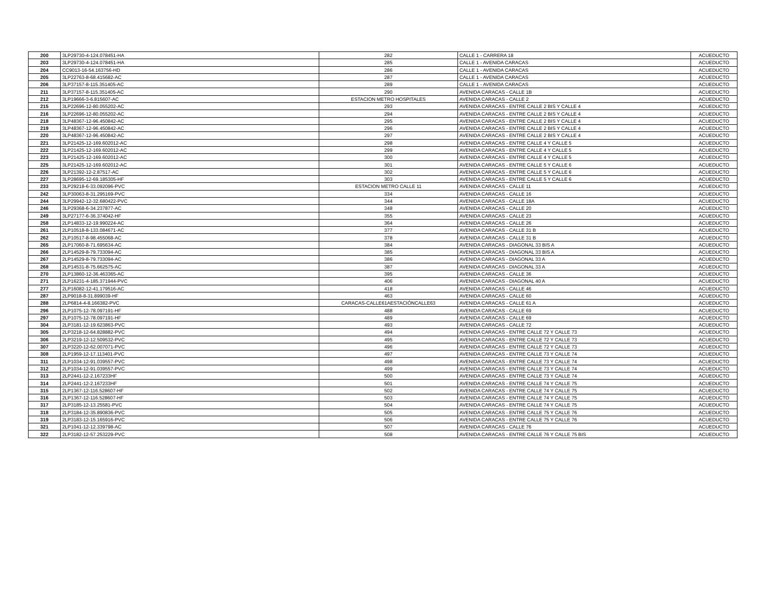| 200 | 3LP29730-4-124.078451-HA | 282 | CALLE 1 - CARRERA 18 | ACUEDUCTO |
| 203 | 3LP29730-4-124.078451-HA | 285 | CALLE 1 - AVENIDA CARACAS | ACUEDUCTO |
| 204 | CC9013-16-54.163756-HD | 286 | CALLE 1 - AVENIDA CARACAS | ACUEDUCTO |
| 205 | 3LP22763-8-68.415682-AC | 287 | CALLE 1 - AVENIDA CARACAS | ACUEDUCTO |
| 206 | 3LP37157-8-115.351405-AC | 289 | CALLE 1 - AVENIDA CARACAS | ACUEDUCTO |
| 211 | 3LP37157-8-115.351405-AC | 290 | AVENIDA CARACAS - CALLE 1B | ACUEDUCTO |
| 212 | 3LP19666-3-6.815607-AC | ESTACION METRO HOSPITALES | AVENIDA CARACAS - CALLE 2 | ACUEDUCTO |
| 215 | 3LP22696-12-80.055202-AC | 293 | AVENIDA CARACAS - ENTRE CALLE 2 BIS Y CALLE 4 | ACUEDUCTO |
| 216 | 3LP22696-12-80.055202-AC | 294 | AVENIDA CARACAS - ENTRE CALLE 2 BIS Y CALLE 4 | ACUEDUCTO |
| 218 | 3LP48367-12-96.450842-AC | 295 | AVENIDA CARACAS - ENTRE CALLE 2 BIS Y CALLE 4 | ACUEDUCTO |
| 219 | 3LP48367-12-96.450842-AC | 296 | AVENIDA CARACAS - ENTRE CALLE 2 BIS Y CALLE 4 | ACUEDUCTO |
| 220 | 3LP48367-12-96.450842-AC | 297 | AVENIDA CARACAS - ENTRE CALLE 2 BIS Y CALLE 4 | ACUEDUCTO |
| 221 | 3LP21425-12-169.602012-AC | 298 | AVENIDA CARACAS - ENTRE CALLE 4 Y CALLE 5 | ACUEDUCTO |
| 222 | 3LP21425-12-169.602012-AC | 299 | AVENIDA CARACAS - ENTRE CALLE 4 Y CALLE 5 | ACUEDUCTO |
| 223 | 3LP21425-12-169.602012-AC | 300 | AVENIDA CARACAS - ENTRE CALLE 4 Y CALLE 5 | ACUEDUCTO |
| 225 | 3LP21425-12-169.602012-AC | 301 | AVENIDA CARACAS - ENTRE CALLE 5 Y CALLE 6 | ACUEDUCTO |
| 226 | 3LP21392-12-2.87517-AC | 302 | AVENIDA CARACAS - ENTRE CALLE 5 Y CALLE 6 | ACUEDUCTO |
| 227 | 3LP28695-12-69.185305-HF | 303 | AVENIDA CARACAS - ENTRE CALLE 5 Y CALLE 6 | ACUEDUCTO |
| 233 | 3LP29218-6-33.092096-PVC | ESTACION METRO CALLE 11 | AVENIDA CARACAS - CALLE 11 | ACUEDUCTO |
| 242 | 3LP30063-8-31.295169-PVC | 334 | AVENIDA CARACAS - CALLE 16 | ACUEDUCTO |
| 244 | 3LP29942-12-32.680422-PVC | 344 | AVENIDA CARACAS - CALLE 18A | ACUEDUCTO |
| 246 | 3LP29368-6-34.237877-AC | 348 | AVENIDA CARACAS - CALLE 20 | ACUEDUCTO |
| 249 | 3LP27177-6-36.374042-HF | 355 | AVENIDA CARACAS - CALLE 23 | ACUEDUCTO |
| 258 | 2LP14833-12-19.990224-AC | 364 | AVENIDA CARACAS - CALLE 26 | ACUEDUCTO |
| 261 | 2LP10518-8-133.084671-AC | 377 | AVENIDA CARACAS - CALLE 31 B | ACUEDUCTO |
| 262 | 2LP10517-8-98.455068-AC | 378 | AVENIDA CARACAS - CALLE 31 B | ACUEDUCTO |
| 265 | 2LP17060-8-71.695634-AC | 384 | AVENIDA CARACAS - DIAGONAL 33 BIS A | ACUEDUCTO |
| 266 | 2LP14529-8-79.733094-AC | 385 | AVENIDA CARACAS - DIAGONAL 33 BIS A | ACUEDUCTO |
| 267 | 2LP14529-8-79.733094-AC | 386 | AVENIDA CARACAS - DIAGONAL 33 A | ACUEDUCTO |
| 268 | 2LP14531-8-75.662575-AC | 387 | AVENIDA CARACAS - DIAGONAL 33 A | ACUEDUCTO |
| 270 | 2LP13860-12-36.463365-AC | 395 | AVENIDA CARACAS - CALLE 36 | ACUEDUCTO |
| 271 | 2LP16231-4-185.371944-PVC | 406 | AVENIDA CARACAS - DIAGONAL 40 A | ACUEDUCTO |
| 277 | 2LP16082-12-41.179516-AC | 418 | AVENIDA CARACAS - CALLE 46 | ACUEDUCTO |
| 287 | 2LP9018-8-31.899039-HF | 463 | AVENIDA CARACAS - CALLE 60 | ACUEDUCTO |
| 288 | 2LP6814-4-8.166382-PVC | CARACAS-CALLE61AESTACIÓNCALLE63 | AVENIDA CARACAS - CALLE 61 A | ACUEDUCTO |
| 296 | 2LP1075-12-78.097191-HF | 488 | AVENIDA CARACAS - CALLE 69 | ACUEDUCTO |
| 297 | 2LP1075-12-78.097191-HF | 489 | AVENIDA CARACAS - CALLE 69 | ACUEDUCTO |
| 304 | 2LP3181-12-19.623863-PVC | 493 | AVENIDA CARACAS - CALLE 72 | ACUEDUCTO |
| 305 | 2LP3218-12-64.828882-PVC | 494 | AVENIDA CARACAS - ENTRE CALLE 72 Y CALLE 73 | ACUEDUCTO |
| 306 | 2LP3219-12-12.509532-PVC | 495 | AVENIDA CARACAS - ENTRE CALLE 72 Y CALLE 73 | ACUEDUCTO |
| 307 | 2LP3220-12-62.007071-PVC | 496 | AVENIDA CARACAS - ENTRE CALLE 72 Y CALLE 73 | ACUEDUCTO |
| 308 | 2LP1959-12-17.113401-PVC | 497 | AVENIDA CARACAS - ENTRE CALLE 73 Y CALLE 74 | ACUEDUCTO |
| 311 | 2LP1034-12-91.039557-PVC | 498 | AVENIDA CARACAS - ENTRE CALLE 73 Y CALLE 74 | ACUEDUCTO |
| 312 | 2LP1034-12-91.039557-PVC | 499 | AVENIDA CARACAS - ENTRE CALLE 73 Y CALLE 74 | ACUEDUCTO |
| 313 | 2LP2441-12-2.167233HF | 500 | AVENIDA CARACAS - ENTRE CALLE 73 Y CALLE 74 | ACUEDUCTO |
| 314 | 2LP2441-12-2.167233HF | 501 | AVENIDA CARACAS - ENTRE CALLE 74 Y CALLE 75 | ACUEDUCTO |
| 315 | 2LP1367-12-116.528607-HF | 502 | AVENIDA CARACAS - ENTRE CALLE 74 Y CALLE 75 | ACUEDUCTO |
| 316 | 2LP1367-12-116.528607-HF | 503 | AVENIDA CARACAS - ENTRE CALLE 74 Y CALLE 75 | ACUEDUCTO |
| 317 | 2LP3185-12-13.25581-PVC | 504 | AVENIDA CARACAS - ENTRE CALLE 74 Y CALLE 75 | ACUEDUCTO |
| 318 | 2LP3184-12-35.890836-PVC | 505 | AVENIDA CARACAS - ENTRE CALLE 75 Y CALLE 76 | ACUEDUCTO |
| 319 | 2LP3183-12-15.165916-PVC | 506 | AVENIDA CARACAS - ENTRE CALLE 75 Y CALLE 76 | ACUEDUCTO |
| 321 | 2LP1041-12-12.339798-AC | 507 | AVENIDA CARACAS - CALLE 76 | ACUEDUCTO |
| 322 | 2LP3182-12-57.253229-PVC | 508 | AVENIDA CARACAS - ENTRE CALLE 76 Y CALLE 75 BIS | ACUEDUCTO |